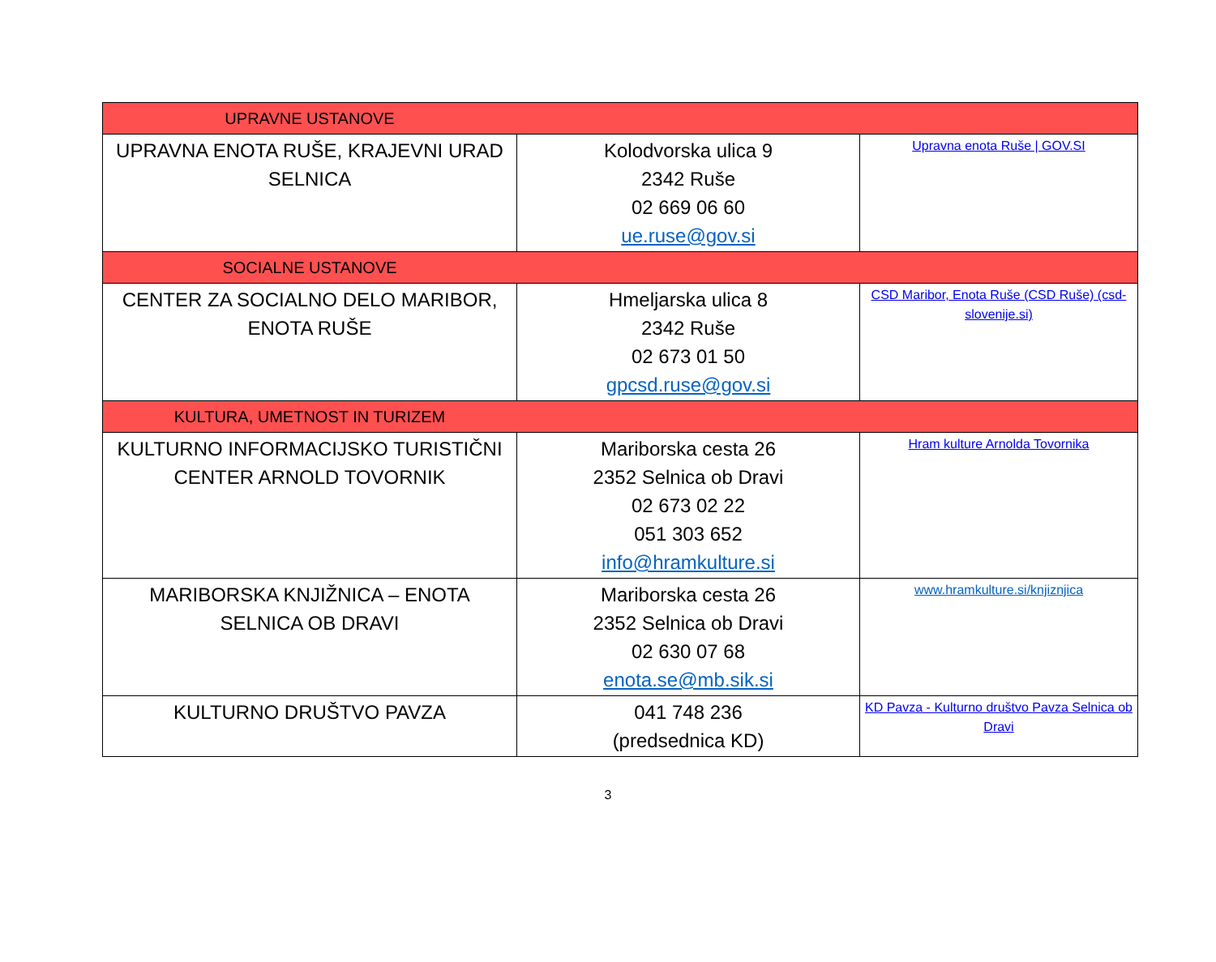| UPRAVNE USTANOVE | | |
| UPRAVNA ENOTA RUŠE, KRAJEVNI URAD SELNICA | Kolodvorska ulica 9 2342 Ruše 02 669 06 60 ue.ruse@gov.si | Upravna enota Ruše / GOV.SI |
| SOCIALNE USTANOVE | | |
| CENTER ZA SOCIALNO DELO MARIBOR, ENOTA RUŠE | Hmeljarska ulica 8 2342 Ruše 02 673 01 50 gpcsd.ruse@gov.si | CSD Maribor, Enota Ruše (CSD Ruše) (csd-slovenije.si) |
| KULTURA, UMETNOST IN TURIZEM | | |
| KULTURNO INFORMACIJSKO TURISTIČNI CENTER ARNOLD TOVORNIK | Mariborska cesta 26 2352 Selnica ob Dravi 02 673 02 22 051 303 652 info@hramkulture.si | Hram kulture Arnolda Tovornika |
| MARIBORSKA KNJIŽNICA – ENOTA SELNICA OB DRAVI | Mariborska cesta 26 2352 Selnica ob Dravi 02 630 07 68 enota.se@mb.sik.si | www.hramkulture.si/knjiznjica |
| KULTURNO DRUŠTVO PAVZA | 041 748 236 (predsednica KD) | KD Pavza - Kulturno društvo Pavza Selnica ob Dravi |
3